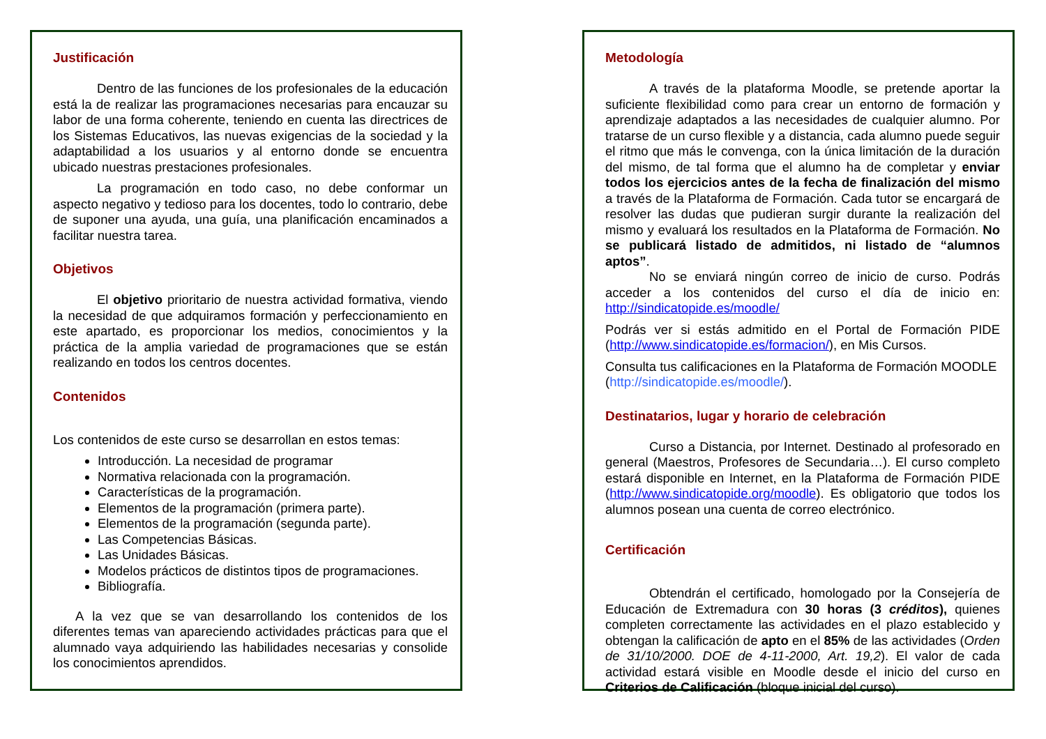Justificación
Dentro de las funciones de los profesionales de la educación está la de realizar las programaciones necesarias para encauzar su labor de una forma coherente, teniendo en cuenta las directrices de los Sistemas Educativos, las nuevas exigencias de la sociedad y la adaptabilidad a los usuarios y al entorno donde se encuentra ubicado nuestras prestaciones profesionales.
La programación en todo caso, no debe conformar un aspecto negativo y tedioso para los docentes, todo lo contrario, debe de suponer una ayuda, una guía, una planificación encaminados a facilitar nuestra tarea.
Objetivos
El objetivo prioritario de nuestra actividad formativa, viendo la necesidad de que adquiramos formación y perfeccionamiento en este apartado, es proporcionar los medios, conocimientos y la práctica de la amplia variedad de programaciones que se están realizando en todos los centros docentes.
Contenidos
Los contenidos de este curso se desarrollan en estos temas:
Introducción. La necesidad de programar
Normativa relacionada con la programación.
Características de la programación.
Elementos de la programación (primera parte).
Elementos de la programación (segunda parte).
Las Competencias Básicas.
Las Unidades Básicas.
Modelos prácticos de distintos tipos de programaciones.
Bibliografía.
A la vez que se van desarrollando los contenidos de los diferentes temas van apareciendo actividades prácticas para que el alumnado vaya adquiriendo las habilidades necesarias y consolide los conocimientos aprendidos.
Metodología
A través de la plataforma Moodle, se pretende aportar la suficiente flexibilidad como para crear un entorno de formación y aprendizaje adaptados a las necesidades de cualquier alumno. Por tratarse de un curso flexible y a distancia, cada alumno puede seguir el ritmo que más le convenga, con la única limitación de la duración del mismo, de tal forma que el alumno ha de completar y enviar todos los ejercicios antes de la fecha de finalización del mismo a través de la Plataforma de Formación. Cada tutor se encargará de resolver las dudas que pudieran surgir durante la realización del mismo y evaluará los resultados en la Plataforma de Formación. No se publicará listado de admitidos, ni listado de “alumnos aptos”.
No se enviará ningún correo de inicio de curso. Podrás acceder a los contenidos del curso el día de inicio en: http://sindicatopide.es/moodle/
Podrás ver si estás admitido en el Portal de Formación PIDE (http://www.sindicatopide.es/formacion/), en Mis Cursos.
Consulta tus calificaciones en la Plataforma de Formación MOODLE (http://sindicatopide.es/moodle/).
Destinatarios, lugar y horario de celebración
Curso a Distancia, por Internet. Destinado al profesorado en general (Maestros, Profesores de Secundaria…). El curso completo estará disponible en Internet, en la Plataforma de Formación PIDE (http://www.sindicatopide.org/moodle). Es obligatorio que todos los alumnos posean una cuenta de correo electrónico.
Certificación
Obtendrán el certificado, homologado por la Consejería de Educación de Extremadura con 30 horas (3 créditos), quienes completen correctamente las actividades en el plazo establecido y obtengan la calificación de apto en el 85% de las actividades (Orden de 31/10/2000. DOE de 4-11-2000, Art. 19,2). El valor de cada actividad estará visible en Moodle desde el inicio del curso en Criterios de Calificación (bloque inicial del curso).